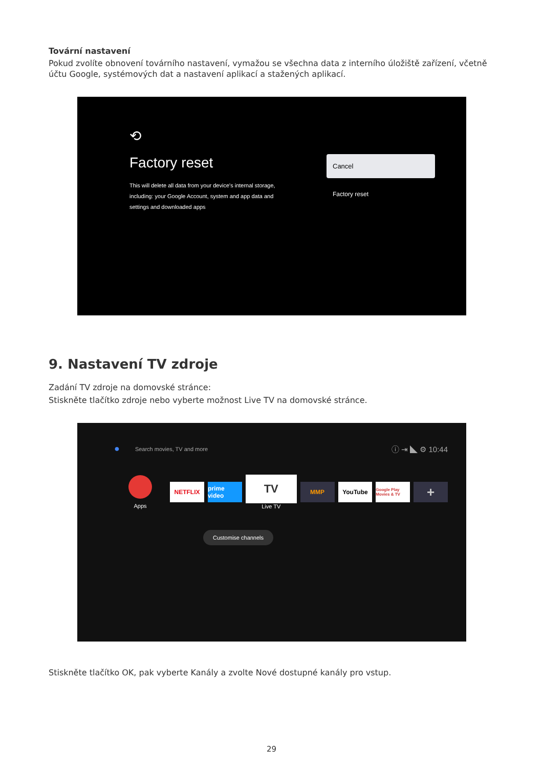Tovární nastavení
Pokud zvolíte obnovení továrního nastavení, vymažou se všechna data z interního úložiště zařízení, včetně účtu Google, systémových dat a nastavení aplikací a stažených aplikací.
⟲
Factory reset
This will delete all data from your device's internal storage, including: your Google Account, system and app data and settings and downloaded apps
Cancel
Factory reset
9. Nastavení TV zdroje
Zadání TV zdroje na domovské stránce:
Stiskněte tlačítko zdroje nebo vyberte možnost Live TV na domovské stránce.
● Search movies, TV and more ⓘ ⇥ ◣ ⚙ 10:44
Apps
NETFLIX
prime video
TV
Live TV
MMP YouTube
Google Play Movies & TV
+
Customise channels
Stiskněte tlačítko OK, pak vyberte Kanály a zvolte Nové dostupné kanály pro vstup.
29